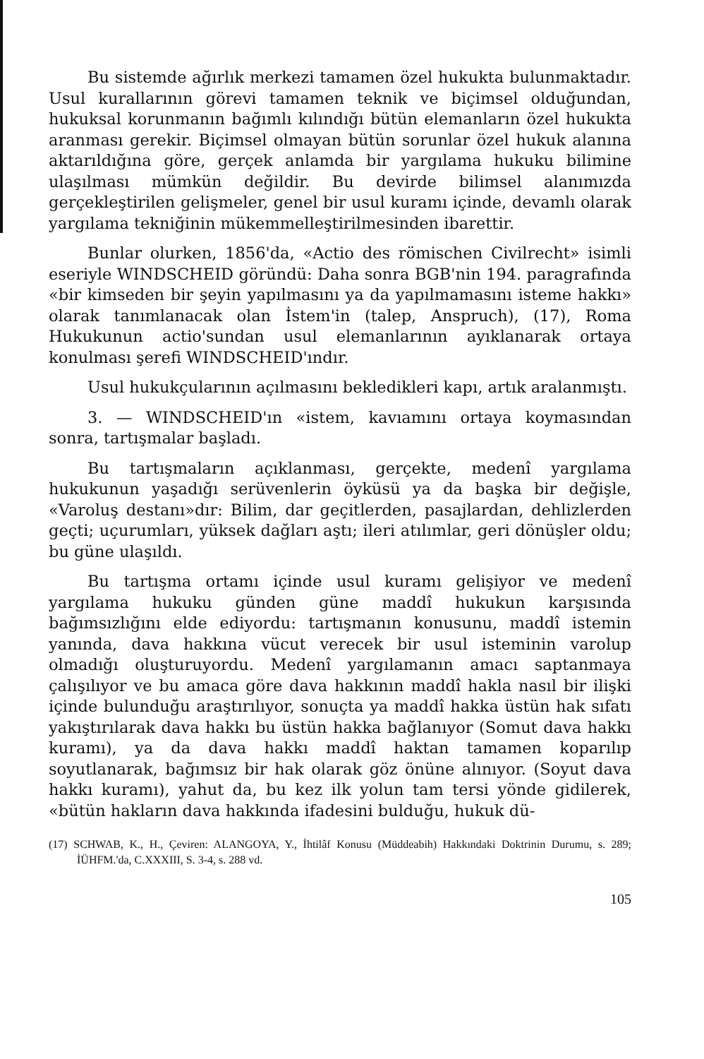Bu sistemde ağırlık merkezi tamamen özel hukukta bulunmaktadır. Usul kurallarının görevi tamamen teknik ve biçimsel olduğundan, hukuksal korunmanın bağımlı kılındığı bütün elemanların özel hukukta aranması gerekir. Biçimsel olmayan bütün sorunlar özel hukuk alanına aktarıldığına göre, gerçek anlamda bir yargılama hukuku bilimine ulaşılması mümkün değildir. Bu devirde bilimsel alanımızda gerçekleştirilen gelişmeler, genel bir usul kuramı içinde, devamlı olarak yargılama tekniğinin mükemmelleştirilmesinden ibarettir.
Bunlar olurken, 1856'da, «Actio des römischen Civilrecht» isimli eseriyle WINDSCHEID göründü: Daha sonra BGB'nin 194. paragrafında «bir kimseden bir şeyin yapılmasını ya da yapılmamasını isteme hakkı» olarak tanımlanacak olan İstem'in (talep, Anspruch), (17), Roma Hukukunun actio'sundan usul elemanlarının ayıklanarak ortaya konulması şerefi WINDSCHEID'ındır.
Usul hukukçularının açılmasını bekledikleri kapı, artık aralanmıştı.
3. — WINDSCHEID'ın «istem, kavıamını ortaya koymasından sonra, tartışmalar başladı.
Bu tartışmaların açıklanması, gerçekte, medenî yargılama hukukunun yaşadığı serüvenlerin öyküsü ya da başka bir değişle, «Varoluş destanı»dır: Bilim, dar geçitlerden, pasajlardan, dehlizlerden geçti; uçurumları, yüksek dağları aştı; ileri atılımlar, geri dönüşler oldu; bu güne ulaşıldı.
Bu tartışma ortamı içinde usul kuramı gelişiyor ve medenî yargılama hukuku günden güne maddî hukukun karşısında bağımsızlığını elde ediyordu: tartışmanın konusunu, maddî istemin yanında, dava hakkına vücut verecek bir usul isteminin varolup olmadığı oluşturuyordu. Medenî yargılamanın amacı saptanmaya çalışılıyor ve bu amaca göre dava hakkının maddî hakla nasıl bir ilişki içinde bulunduğu araştırılıyor, sonuçta ya maddî hakka üstün hak sıfatı yakıştırılarak dava hakkı bu üstün hakka bağlanıyor (Somut dava hakkı kuramı), ya da dava hakkı maddî haktan tamamen koparılıp soyutlanarak, bağımsız bir hak olarak göz önüne alınıyor. (Soyut dava hakkı kuramı), yahut da, bu kez ilk yolun tam tersi yönde gidilerek, «bütün hakların dava hakkında ifadesini bulduğu, hukuk dü-
(17) SCHWAB, K., H., Çeviren: ALANGOYA, Y., İhtilâf Konusu (Müddeabih) Hakkındaki Doktrinin Durumu, s. 289; İÜHFM.'da, C.XXXIII, S. 3-4, s. 288 vd.
105